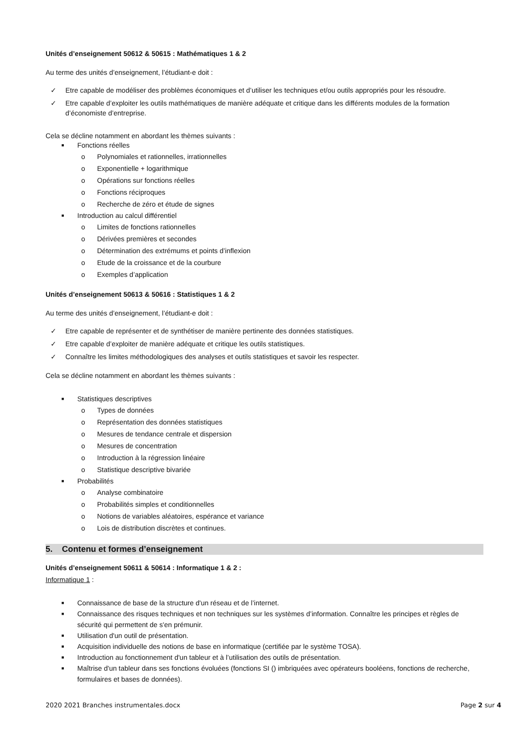Unités d’enseignement 50612 & 50615 : Mathématiques 1 & 2
Au terme des unités d’enseignement, l’étudiant-e doit :
✓ Etre capable de modéliser des problèmes économiques et d’utiliser les techniques et/ou outils appropriés pour les résoudre.
✓ Etre capable d’exploiter les outils mathématiques de manière adéquate et critique dans les différents modules de la formation d’économiste d’entreprise.
Cela se décline notamment en abordant les thèmes suivants :
■ Fonctions réelles
o Polynomiales et rationnelles, irrationnelles
o Exponentielle + logarithmique
o Opérations sur fonctions réelles
o Fonctions réciproques
o Recherche de zéro et étude de signes
■ Introduction au calcul différentiel
o Limites de fonctions rationnelles
o Dérivées premières et secondes
o Détermination des extrémums et points d’inflexion
o Etude de la croissance et de la courbure
o Exemples d’application
Unités d’enseignement 50613 & 50616 : Statistiques 1 & 2
Au terme des unités d’enseignement, l’étudiant-e doit :
✓ Etre capable de représenter et de synthétiser de manière pertinente des données statistiques.
✓ Etre capable d’exploiter de manière adéquate et critique les outils statistiques.
✓ Connaître les limites méthodologiques des analyses et outils statistiques et savoir les respecter.
Cela se décline notamment en abordant les thèmes suivants :
■ Statistiques descriptives
o Types de données
o Représentation des données statistiques
o Mesures de tendance centrale et dispersion
o Mesures de concentration
o Introduction à la régression linéaire
o Statistique descriptive bivariée
■ Probabilités
o Analyse combinatoire
o Probabilités simples et conditionnelles
o Notions de variables aléatoires, espérance et variance
o Lois de distribution discrètes et continues.
5. Contenu et formes d’enseignement
Unités d’enseignement 50611 & 50614 : Informatique 1 & 2 :
Informatique 1 :
■ Connaissance de base de la structure d'un réseau et de l’internet.
■ Connaissance des risques techniques et non techniques sur les systèmes d’information. Connaître les principes et règles de sécurité qui permettent de s'en prémunir.
■ Utilisation d'un outil de présentation.
■ Acquisition individuelle des notions de base en informatique (certifiée par le système TOSA).
■ Introduction au fonctionnement d'un tableur et à l’utilisation des outils de présentation.
■ Maîtrise d'un tableur dans ses fonctions évoluées (fonctions SI () imbriquées avec opérateurs booléens, fonctions de recherche, formulaires et bases de données).
2020 2021 Branches instrumentales.docx Page 2 sur 4